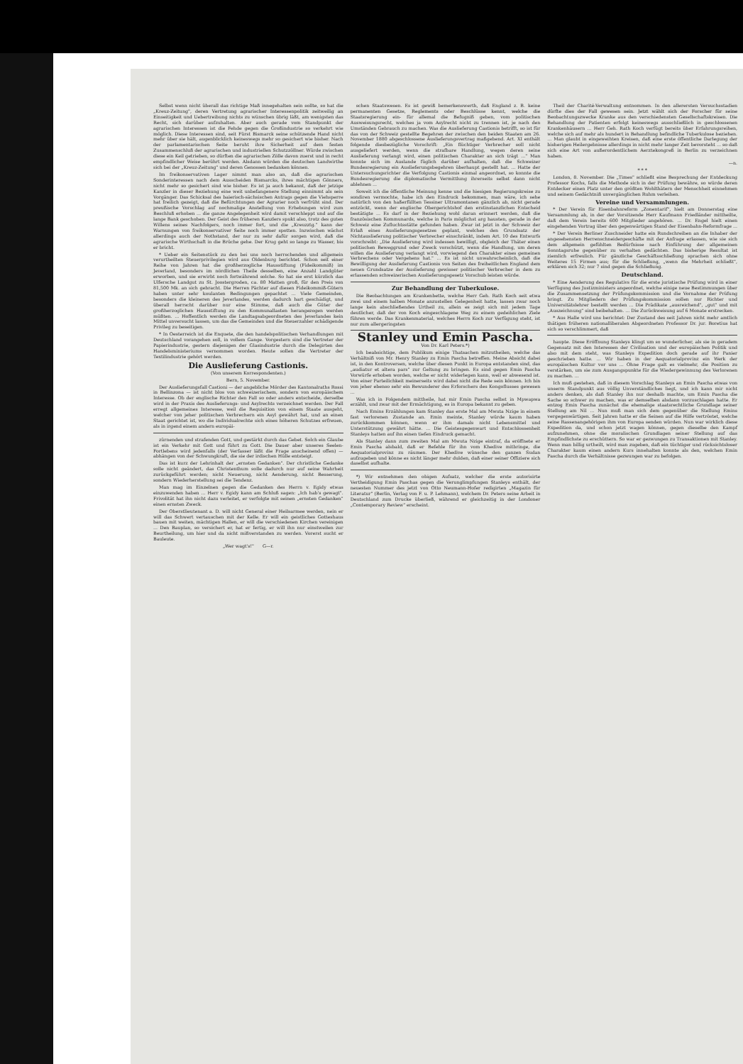Selbst wenn nicht überall das richtige Maß innegehalten sein sollte, so hat die „Kreuz-Zeitung", deren Vertretung agrarischer Interessenpolitik zeitweilig an Einseitigkeit und Uebertreibung nichts zu wünschen übrig läßt, am wenigsten das Recht, sich darüber aufzuhalten. Aber auch gerade vom Standpunkt der agrarischen Interessen ist die Fehde gegen die Großindustrie so verkehrt wie möglich. Diese Interessen sind, seit Fürst Bismarck seine schützende Hand nicht mehr über sie hält, augenblicklich keineswegs mehr so gesichert wie bisher. Nach der parlamentarischen Seite beruht ihre Sicherheit auf dem festen Zusammenschluß der agrarischen und industriellen Schutzzöllner. Würde zwischen diese ein Keil getrieben, so dürften die agrarischen Zölle davon zuerst und in recht empfindlicher Weise berührt werden. Alsdann würden die deutschen Landwirthe sich bei der „Kreuz-Zeitung" und deren Genossen bedanken können.
Im freikonservativen Lager nimmt man also an, daß die agrarischen Sonderinteressen nach dem Ausscheiden Bismarcks, ihres mächtigen Gönners, nicht mehr so gesichert sind wie bisher. Es ist ja auch bekannt, daß der jetzige Kanzler in dieser Beziehung eine weit unbefangenere Stellung einnimmt als sein Vorgänger. Das Schicksal des baierisch-sächsischen Antrags gegen die Viehsperre hat freilich gezeigt, daß die Befürchtungen der Agrarier noch verfrüht sind. Der preußische Vorschlag auf nochmalige Anstellung von Erhebungen wird zum Beschluß erhoben ... die ganze Angelegenheit wird damit verschleppt und auf die lange Bank geschoben. Der Geist des früheren Kanzlers spukt also, trotz des guten Willens seines Nachfolgers, noch immer fort, und die „Kreuzztg." kann der Warnungen von freikonservativer Seite noch immer spotten. Inzwischen wächst allerdings auch der Nothstand, der nur zu sehr dafür sorgen wird, daß die agrarische Wirthschaft in die Brüche gehe. Der Krug geht so lange zu Wasser, bis er bricht.
* Ueber ein Seitenstück zu den bei uns noch herrschenden und allgemein verurtheilten Steuerprivilegien wird aus Oldenburg berichtet. Schon seit einer Reihe von Jahren hat die großherzogliche Hausstiftung (Fideikommiß) im Jeverland, besonders im nördlichen Theile desselben, eine Anzahl Landgüter erworben, und sie erwirbt noch fortwährend solche. So hat sie erst kürzlich das Ulfersche Landgut zu St. Joostergroden, ca. 80 Matten groß, für den Preis von 81,500 Mk. an sich gebracht. Die Herren Pächter auf diesen Fideikommiß-Gütern haben unter sehr koulanten Bedingungen gepachtet ... Viele Gemeinden, besonders die kleineren des Jeverlandes, werden dadurch hart geschädigt, und überall herrscht darüber nur eine Stimme, daß auch die Güter der großherzoglichen Hausstiftung zu den Kommunallasten herangezogen werden müßten. ... Hoffentlich werden die Landtagsabgeordneten des Jeverlandes kein Mittel unversucht lassen, um das die Gemeinden und die Steuerzahler schädigende Privileg zu beseitigen.
* In Oesterreich ist die Enquete, die den handelspolitischen Verhandlungen mit Deutschland vorangehen soll, in vollem Gange. Vorgestern sind die Vertreter der Papierindustrie, gestern diejenigen der Glasindustrie durch die Delegirten des Handelsministeriums vernommen worden. Heute sollen die Vertreter der Textilindustrie gehört werden.
Die Auslieferung Castionis.
(Von unserem Korrespondenten.)
Bern, 5. November.
Der Auslieferungsfall Castioni — der angebliche Mörder des Kantonalraths Rossi in Bellinzona — ist nicht blos von schweizerischem, sondern von europäischem Interesse. Ob der englische Richter den Fall so oder anders entscheide, derselbe wird in der Praxis des Auslieferungs- und Asylrechts verzeichnet werden. Der Fall erregt allgemeines Interesse, weil die Requisition von einem Staate ausgeht, welcher von jeher politischen Verbrechern ein Asyl gewährt hat, und an einen Staat gerichtet ist, wo die Individualrechte sich eines höheren Schutzes erfreuen, als in irgend einem andern europäi-
zürnenden und strafenden Gott, und gestärkt durch das Gebet. Solch ein Glaube ist ein Verkehr mit Gott und führt zu Gott. Die Dauer aber unseres Seelen-Fortlebens wird jedenfalls (der Verfasser läßt die Frage anscheinend offen) — abhängen von der Schwungkraft, die sie der irdischen Hülle entsteigt.
Das ist kurz der Lehrinhalt der „ernsten Gedanken". Der christliche Gedanke solle nicht geändert, das Christenthum solle dadurch nur auf seine Wahrheit zurückgeführt werden; nicht Neuerung, nicht Aenderung, nicht Besserung, sondern Wiederherstellung sei die Tendenz.
Man mag im Einzelnen gegen die Gedanken des Herrn v. Egidy etwas einzuwenden haben ... Herr v. Egidy kann am Schluß sagen: „Ich hab's gewagt". Frivolität hat ihn nicht dazu verleitet, er verfolgte mit seinen „ernsten Gedanken" einen ernsten Zweck.
Der Oberstlieutenant a. D. will nicht General einer Heilsarmee werden, nein er will das Schwert vertauschen mit der Kelle. Er will ein geistliches Gotteshaus bauen mit weiten, mächtigen Hallen, er will die verschiedenen Kirchen vereinigen ... Den Bauplan, so versichert er, hat er fertig, er will ihn nur einstweilen zur Beurtheilung, um hier und da nicht mißverstanden zu werden. Vorerst sucht er Bauleute.
„Wer wagt's!" G—r.
schen Staatswesen. Es ist gewiß bemerkenswerth, daß England z. B. keine permanenten Gesetze, Reglements oder Beschlüsse kennt, welche die Staatsregierung ein- für allemal die Befugniß geben, vom politischen Ausweisungsrecht, welches ja vom Asylrecht nicht zu trennen ist, je nach den Umständen Gebrauch zu machen. Was die Auslieferung Castionis betrifft, so ist für das von der Schweiz gestellte Begehren der zwischen den beiden Staaten am 26. November 1880 abgeschlossene Auslieferungsvertrag maßgebend. Art. XI enthält folgende diesbezügliche Vorschrift: „Ein flüchtiger Verbrecher soll nicht ausgeliefert werden, wenn die strafbare Handlung, wegen deren seine Auslieferung verlangt wird, einen politischen Charakter an sich trägt ..." Man konnte sich im Auslande füglich darüber aufhalten, daß die Schweizer Bundesregierung ein Auslieferungsbegehren überhaupt gestellt hat. ... Hatte der Untersuchungsrichter die Verfolgung Castionis einmal angeordnet, so konnte die Bundesregierung die diplomatische Vermittlung ihrerseits selbst dann nicht ablehnen ...
Soweit ich die öffentliche Meinung kenne und die hiesigen Regierungskreise zu sondiren vermochte, habe ich den Eindruck bekommen, man wäre, ich sehe natürlich von den haßerfüllten Tessiner Ultramontanen gänzlich ab, nicht gerade entzückt, wenn der englische Obergerichtshof den erstinstanzlichen Entscheid bestätigte ... Es darf in der Beziehung wohl daran erinnert werden, daß die französischen Kommunards, welche in Paris möglichst arg hausten, gerade in der Schweiz eine Zufluchtsstätte gefunden haben. Zwar ist jetzt in der Schweiz der Erlaß eines Auslieferungsgesetzes geplant, welches den Grundsatz der Nichtauslieferung politischer Verbrecher einschränkt, indem Art. 10 des Entwurfs vorschreibt: „Die Auslieferung wird indessen bewilligt, obgleich der Thäter einen politischen Beweggrund oder Zweck vorschützt, wenn die Handlung, um deren willen die Auslieferung verlangt wird, vorwiegend den Charakter eines gemeinen Verbrechens oder Vergehens hat." ... Es ist nicht unwahrscheinlich, daß die Bewilligung der Auslieferung Castionis von Seiten des freiheitlichen England dem neuen Grundsatze der Auslieferung gewisser politischer Verbrecher in dem zu erlassenden schweizerischen Auslieferungsgesetz Vorschub leisten würde.
Zur Behandlung der Tuberkulose.
Die Beobachtungen am Krankenbette, welche Herr Geh. Rath Koch seit etwa zwei und einem halben Monate anzustellen Gelegenheit hatte, lassen zwar noch lange kein abschließendes Urtheil zu, allein es zeigt sich mit jedem Tage deutlicher, daß der von Koch eingeschlagene Weg zu einem gedeihlichen Ziele führen werde. Das Krankenmaterial, welches Herrn Koch zur Verfügung steht, ist nur zum allergeringsten
Stanley und Emin Pascha.
Von Dr. Karl Peters.*)
Ich beabsichtige, dem Publikum einige Thatsachen mitzutheilen, welche das Verhältniß von Mr. Henry Stanley zu Emin Pascha betreffen. Meine Absicht dabei ist, in den Kontroversen, welche über diesen Punkt in Europa entstanden sind, das „audiatur et altera pars" zur Geltung zu bringen. Es sind gegen Emin Pascha Vorwürfe erhoben worden, welche er nicht widerlegen kann, weil er abwesend ist. Von einer Parteilichkeit meinerseits wird dabei nicht die Rede sein können. Ich bin von jeher ebenso sehr ein Bewunderer des Erforschers des Kongoflusses gewesen ...
Was ich in Folgendem mittheile, hat mir Emin Pascha selbst in Mpwapwa erzählt, und zwar mit der Ermächtigung, es in Europa bekannt zu geben.
Nach Emins Erzählungen kam Stanley das erste Mal am Mwuta Nzige in einem fast verlorenen Zustande an. Emin meinte, Stanley würde kaum haben zurückkommen können, wenn er ihm damals nicht Lebensmittel und Unterstützung gewährt hätte. ... Die Geistesgegenwart und Entschlossenheit Stanleys hatten auf ihn einen tiefen Eindruck gemacht.
Als Stanley dann zum zweiten Mal am Mwuta Nzige eintraf, da eröffnete er Emin Pascha alsbald, daß er Befehle für ihn vom Khedive mitbringe, die Aequatorialprovinz zu räumen. Der Khedive wünsche den ganzen Sudan aufzugeben und könne es nicht länger mehr dulden, daß einer seiner Offiziere sich daselbst aufhalte.
*) Wir entnehmen den obigen Aufsatz, welcher die erste autorisirte Vertheidigung Emin Paschas gegen die Verunglimpfungen Stanleys enthält, der neuesten Nummer des jetzt von Otto Neumann-Hofer redigirten „Magazin für Literatur" (Berlin, Verlag von F. u. P. Lehmann), welchem Dr. Peters seine Arbeit in Deutschland zum Drucke überließ, während er gleichzeitig in der Londoner „Contemporary Review" erscheint.
Theil der Charité-Verwaltung entnommen. In den allerersten Versuchsstadien dürfte dies der Fall gewesen sein. Jetzt wählt sich der Forscher für seine Beobachtungszwecke Kranke aus den verschiedensten Gesellschaftskreisen. Die Behandlung der Patienten erfolgt keineswegs ausschließlich in geschlossenen Krankenhäusern ... Herr Geh. Rath Koch verfügt bereits über Erfahrungsreihen, welche sich auf mehr als hundert in Behandlung befindliche Tuberkulose beziehen. ... Man glaubt in eingeweihten Kreisen, daß eine erste öffentliche Darlegung der bisherigen Heilergebnisse allerdings in nicht mehr langer Zeit bevorsteht ... so daß sich eine Art von außerordentlichem Aerztekongreß in Berlin zu verzeichnen haben.
—n.
* * *
London, 8. November. Die „Times" schließt eine Besprechung der Entdeckung Professor Kochs, falls die Methode sich in der Prüfung bewähre, so würde deren Entdecker einen Platz unter den größten Wohlthätern der Menschheit einnehmen und seinem Gedächtniß unvergänglichen Ruhm verleihen.
Vereine und Versammlungen.
* Der Verein für Eisenbahnreform „Zonentarif", hielt am Donnerstag eine Versammlung ab, in der der Vorsitzende Herr Kaufmann Friedländer mittheilte, daß dem Verein bereits 600 Mitglieder angehören. ... Dr. Engel hielt einen eingehenden Vortrag über den gegenwärtigen Stand der Eisenbahn-Reformfrage ...
* Der Verein Berliner Zuschneider hatte ein Rundschreiben an die Inhaber der angesehensten Herrenschneidergeschäfte mit der Anfrage erlassen, wie sie sich dem allgemein gefühlten Bedürfnisse nach Einführung der allgemeinen Sonntagsruhe gegenüber zu verhalten gedächten. Das bisherige Resultat ist ziemlich erfreulich. Für gänzliche Geschäftsschließung sprachen sich ohne Weiteres 15 Firmen aus; für die Schließung, „wenn die Mehrheit schließt", erklären sich 32; nur 7 sind gegen die Schließung.
Deutschland.
* Eine Aenderung des Regulativs für die erste juristische Prüfung wird in einer Verfügung des Justizministers angeordnet, welche einige neue Bestimmungen über die Zusammensetzung der Prüfungskommission und die Vornahme der Prüfung bringt. Zu Mitgliedern der Prüfungskommission sollen nur Richter und Universitätslehrer bestellt werden ... Die Prädikate „ausreichend", „gut" und mit „Auszeichnung" sind beibehalten. ... Die Zurückweisung auf 6 Monate erstrecken.
* Aus Halle wird uns berichtet: Der Zustand des seit Jahren nicht mehr amtlich thätigen früheren nationalliberalen Abgeordneten Professor Dr. jur. Boretius hat sich so verschlimmert, daß
haupte. Diese Eröffnung Stanleys klingt um so wunderlicher, als sie in geradem Gegensatz mit den Interessen der Civilisation und der europäischen Politik und also mit dem steht, was Stanleys Expedition doch gerade auf ihr Panier geschrieben hatte. ... Wir haben in der Aequatorialprovinz ein Werk der europäischen Kultur vor uns ... Ohne Frage galt es vielmehr, die Position zu verstärken, um sie zum Ausgangspunkte für die Wiedergewinnung des Verlorenen zu machen. ...
Ich muß gestehen, daß in diesem Vorschlag Stanleys an Emin Pascha etwas von unserm Standpunkt aus völlig Unverständliches liegt, und ich kann mir nicht anders denken, als daß Stanley ihn nur deshalb machte, um Emin Pascha die Sache so schwer zu machen, was er demselben alsdann vorzuschlagen hatte. Er entzog Emin Pascha zunächst die ehemalige staatsrechtliche Grundlage seiner Stellung am Nil ... Nun muß man sich dem gegenüber die Stellung Emins vergegenwärtigen. Seit Jahren hatte er die Seinen auf die Hilfe vertröstet, welche seine Rassenangehörigen ihm von Europa senden würden. Nun war wirklich diese Expedition da, und schon jetzt wagen können, gegen dieselbe den Kampf aufzunehmen, ohne die moralischen Grundlagen seiner Stellung auf das Empfindlichste zu erschüttern. So war er gezwungen zu Transaktionen mit Stanley. Wenn man billig urtheilt, wird man zugeben, daß ein tüchtiger und rücksichtsloser Charakter kaum einen andern Kurs innehalten konnte als den, welchen Emin Pascha durch die Verhältnisse gezwungen war zu befolgen.